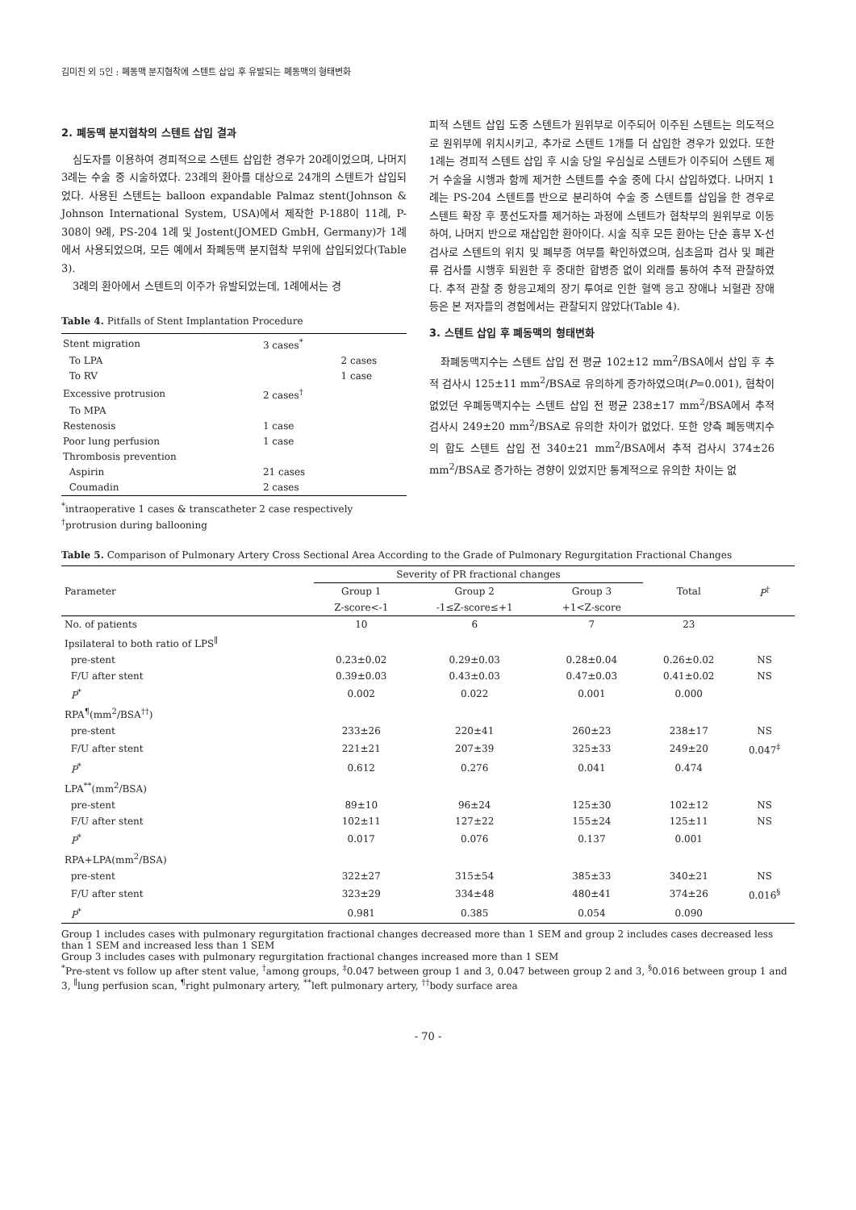김미진 외 5인 : 폐동맥 분지협착에 스텐트 삽입 후 유발되는 폐동맥의 형태변화
2. 폐동맥 분지협착의 스텐트 삽입 결과
심도자를 이용하여 경피적으로 스텐트 삽입한 경우가 20례이었으며, 나머지 3례는 수술 중 시술하였다. 23례의 환아를 대상으로 24개의 스텐트가 삽입되었다. 사용된 스텐트는 balloon expandable Palmaz stent(Johnson & Johnson International System, USA)에서 제작한 P-188이 11례, P-308이 9례, PS-204 1례 및 Jostent(JOMED GmbH, Germany)가 1례에서 사용되었으며, 모든 예에서 좌폐동맥 분지협착 부위에 삽입되었다(Table 3).
3례의 환아에서 스텐트의 이주가 유발되었는데, 1례에서는 경
Table 4. Pitfalls of Stent Implantation Procedure
| Stent migration | 3 cases<sup>*</sup> | |
| To LPA | | 2 cases |
| To RV | | 1 case |
| Excessive protrusion | 2 cases<sup>†</sup> | |
| To MPA | | |
| Restenosis | 1 case | |
| Poor lung perfusion | 1 case | |
| Thrombosis prevention | | |
| Aspirin | 21 cases | |
| Coumadin | 2 cases | |
<sup>*</sup> intraoperative 1 cases & transcatheter 2 case respectively
<sup>†</sup> protrusion during ballooning
피적 스텐트 삽입 도중 스텐트가 원위부로 이주되어 이주된 스텐트는 의도적으로 원위부에 위치시키고, 추가로 스텐트 1개를 더 삽입한 경우가 있었다. 또한 1례는 경피적 스텐트 삽입 후 시술 당일 우심실로 스텐트가 이주되어 스텐트 제거 수술을 시행과 함께 제거한 스텐트를 수술 중에 다시 삽입하였다. 나머지 1례는 PS-204 스텐트를 반으로 분리하여 수술 중 스텐트를 삽입을 한 경우로 스텐트 확장 후 풍선도자를 제거하는 과정에 스텐트가 협착부의 원위부로 이동하여, 나머지 반으로 재삽입한 환아이다. 시술 직후 모든 환아는 단순 흉부 X-선 검사로 스텐트의 위치 및 폐부종 여부를 확인하였으며, 심초음파 검사 및 폐관류 검사를 시행후 퇴원한 후 중대한 합병증 없이 외래를 통하여 추적 관찰하였다. 추적 관찰 중 항응고제의 장기 투여로 인한 혈액 응고 장애나 뇌혈관 장애 등은 본 저자들의 경험에서는 관찰되지 않았다(Table 4).
3. 스텐트 삽입 후 폐동맥의 형태변화
좌폐동맥지수는 스텐트 삽입 전 평균 102±12 mm<sup>2</sup>/BSA에서 삽입 후 추적 검사시 125±11 mm<sup>2</sup>/BSA로 유의하게 증가하였으며(P=0.001), 협착이 없었던 우폐동맥지수는 스텐트 삽입 전 평균 238±17 mm<sup>2</sup>/BSA에서 추적 검사시 249±20 mm<sup>2</sup>/BSA로 유의한 차이가 없었다. 또한 양측 폐동맥지수의 합도 스텐트 삽입 전 340±21 mm<sup>2</sup>/BSA에서 추적 검사시 374±26 mm<sup>2</sup>/BSA로 증가하는 경향이 있었지만 통계적으로 유의한 차이는 없
Table 5. Comparison of Pulmonary Artery Cross Sectional Area According to the Grade of Pulmonary Regurgitation Fractional Changes
| Parameter | Severity of PR fractional changes | | | Total | P<sup>†</sup> |
| --- | --- | --- | --- | --- | --- |
| | Group 1 Z-score<-1 | Group 2 -1≤Z-score≤+1 | Group 3 +1<Z-score | | |
| No. of patients | 10 | 6 | 7 | 23 | |
| Ipsilateral to both ratio of LPS<sup>∥</sup> | | | | | |
| pre-stent | 0.23±0.02 | 0.29±0.03 | 0.28±0.04 | 0.26±0.02 | NS |
| F/U after stent | 0.39±0.03 | 0.43±0.03 | 0.47±0.03 | 0.41±0.02 | NS |
| P<sup>*</sup> | 0.002 | 0.022 | 0.001 | 0.000 | |
| RPA<sup>¶</sup>(mm<sup>2</sup>/BSA<sup>††</sup>) | | | | | |
| pre-stent | 233±26 | 220±41 | 260±23 | 238±17 | NS |
| F/U after stent | 221±21 | 207±39 | 325±33 | 249±20 | 0.047<sup>‡</sup> |
| P<sup>*</sup> | 0.612 | 0.276 | 0.041 | 0.474 | |
| LPA<sup>**</sup>(mm<sup>2</sup>/BSA) | | | | | |
| pre-stent | 89±10 | 96±24 | 125±30 | 102±12 | NS |
| F/U after stent | 102±11 | 127±22 | 155±24 | 125±11 | NS |
| P<sup>*</sup> | 0.017 | 0.076 | 0.137 | 0.001 | |
| RPA+LPA(mm<sup>2</sup>/BSA) | | | | | |
| pre-stent | 322±27 | 315±54 | 385±33 | 340±21 | NS |
| F/U after stent | 323±29 | 334±48 | 480±41 | 374±26 | 0.016<sup>§</sup> |
| P<sup>*</sup> | 0.981 | 0.385 | 0.054 | 0.090 | |
Group 1 includes cases with pulmonary regurgitation fractional changes decreased more than 1 SEM and group 2 includes cases decreased less than 1 SEM and increased less than 1 SEM
Group 3 includes cases with pulmonary regurgitation fractional changes increased more than 1 SEM
<sup>*</sup> Pre-stent vs follow up after stent value, <sup>†</sup>among groups, <sup>‡</sup>0.047 between group 1 and 3, 0.047 between group 2 and 3, <sup>§</sup>0.016 between group 1 and 3, <sup>∥</sup>lung perfusion scan, <sup>¶</sup>right pulmonary artery, <sup>**</sup>left pulmonary artery, <sup>††</sup>body surface area
- 70 -